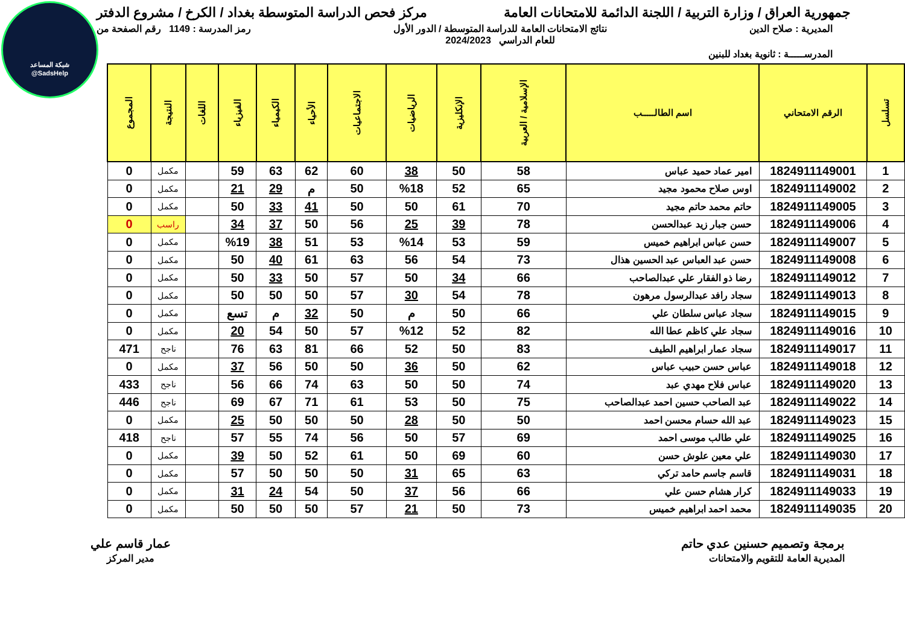شبكة المساعد
@SadsHelp
جمهورية العراق / وزارة التربية / اللجنة الدائمة للامتحانات العامة
مركز فحص الدراسة المتوسطة بغداد / الكرخ / مشروع الدفتر
المديرية : صلاح الدين نتائج الامتحانات العامة للدراسة المتوسطة / الدور الأول
للعام الدراسي 2024/2023
رمز المدرسة : 1149 رقم الصفحة من
المدرســـــة : ثانوية بغداد للبنين
| تسلسل | الرقم الامتحاني | اسم الطالـــــب | الإسلامية / العربية | الإنكليزية | الرياضيات | الاجتماعيات | الأحياء | الكيمياء | الفيزياء | اللغات | النتيجة | المجموع |
| --- | --- | --- | --- | --- | --- | --- | --- | --- | --- | --- | --- | --- |
| 1 | 1824911149001 | امير عماد حميد عباس | 58 | 50 | 38 | 60 | 62 | 63 | 59 | | مكمل | 0 |
| 2 | 1824911149002 | اوس صلاح محمود مجيد | 65 | 52 | %18 | 50 | م | 29 | 21 | | مكمل | 0 |
| 3 | 1824911149005 | حاتم محمد حاتم مجيد | 70 | 61 | 50 | 50 | 41 | 33 | 50 | | مكمل | 0 |
| 4 | 1824911149006 | حسن جبار زيد عبدالحسن | 78 | 39 | 25 | 56 | 50 | 37 | 34 | | راسب | 0 |
| 5 | 1824911149007 | حسن عباس ابراهيم خميس | 59 | 53 | %14 | 53 | 51 | 38 | %19 | | مكمل | 0 |
| 6 | 1824911149008 | حسن عبد العباس عبد الحسين هذال | 73 | 54 | 56 | 63 | 61 | 40 | 50 | | مكمل | 0 |
| 7 | 1824911149012 | رضا ذو الفقار علي عبدالصاحب | 66 | 34 | 50 | 57 | 50 | 33 | 50 | | مكمل | 0 |
| 8 | 1824911149013 | سجاد رافد عبدالرسول مرهون | 78 | 54 | 30 | 57 | 50 | 50 | 50 | | مكمل | 0 |
| 9 | 1824911149015 | سجاد عباس سلطان علي | 66 | 50 | م | 50 | 32 | م | تسع | | مكمل | 0 |
| 10 | 1824911149016 | سجاد علي كاظم عطا الله | 82 | 52 | %12 | 57 | 50 | 54 | 20 | | مكمل | 0 |
| 11 | 1824911149017 | سجاد عمار ابراهيم الطيف | 83 | 50 | 52 | 66 | 81 | 63 | 76 | | ناجح | 471 |
| 12 | 1824911149018 | عباس حسن حبيب عباس | 62 | 50 | 36 | 50 | 50 | 56 | 37 | | مكمل | 0 |
| 13 | 1824911149020 | عباس فلاح مهدي عبد | 74 | 50 | 50 | 63 | 74 | 66 | 56 | | ناجح | 433 |
| 14 | 1824911149022 | عبد الصاحب حسين احمد عبدالصاحب | 75 | 50 | 53 | 61 | 71 | 67 | 69 | | ناجح | 446 |
| 15 | 1824911149023 | عبد الله حسام محسن احمد | 50 | 50 | 28 | 50 | 50 | 50 | 25 | | مكمل | 0 |
| 16 | 1824911149025 | علي طالب موسى احمد | 69 | 57 | 50 | 56 | 74 | 55 | 57 | | ناجح | 418 |
| 17 | 1824911149030 | علي معين علوش حسن | 60 | 69 | 50 | 61 | 52 | 50 | 39 | | مكمل | 0 |
| 18 | 1824911149031 | قاسم جاسم حامد تركي | 63 | 65 | 31 | 50 | 50 | 50 | 57 | | مكمل | 0 |
| 19 | 1824911149033 | كرار هشام حسن علي | 66 | 56 | 37 | 50 | 54 | 24 | 31 | | مكمل | 0 |
| 20 | 1824911149035 | محمد احمد ابراهيم خميس | 73 | 50 | 21 | 57 | 50 | 50 | 50 | | مكمل | 0 |
برمجة وتصميم حسنين عدي حاتم
المديرية العامة للتقويم والامتحانات
عمار قاسم علي
مدير المركز